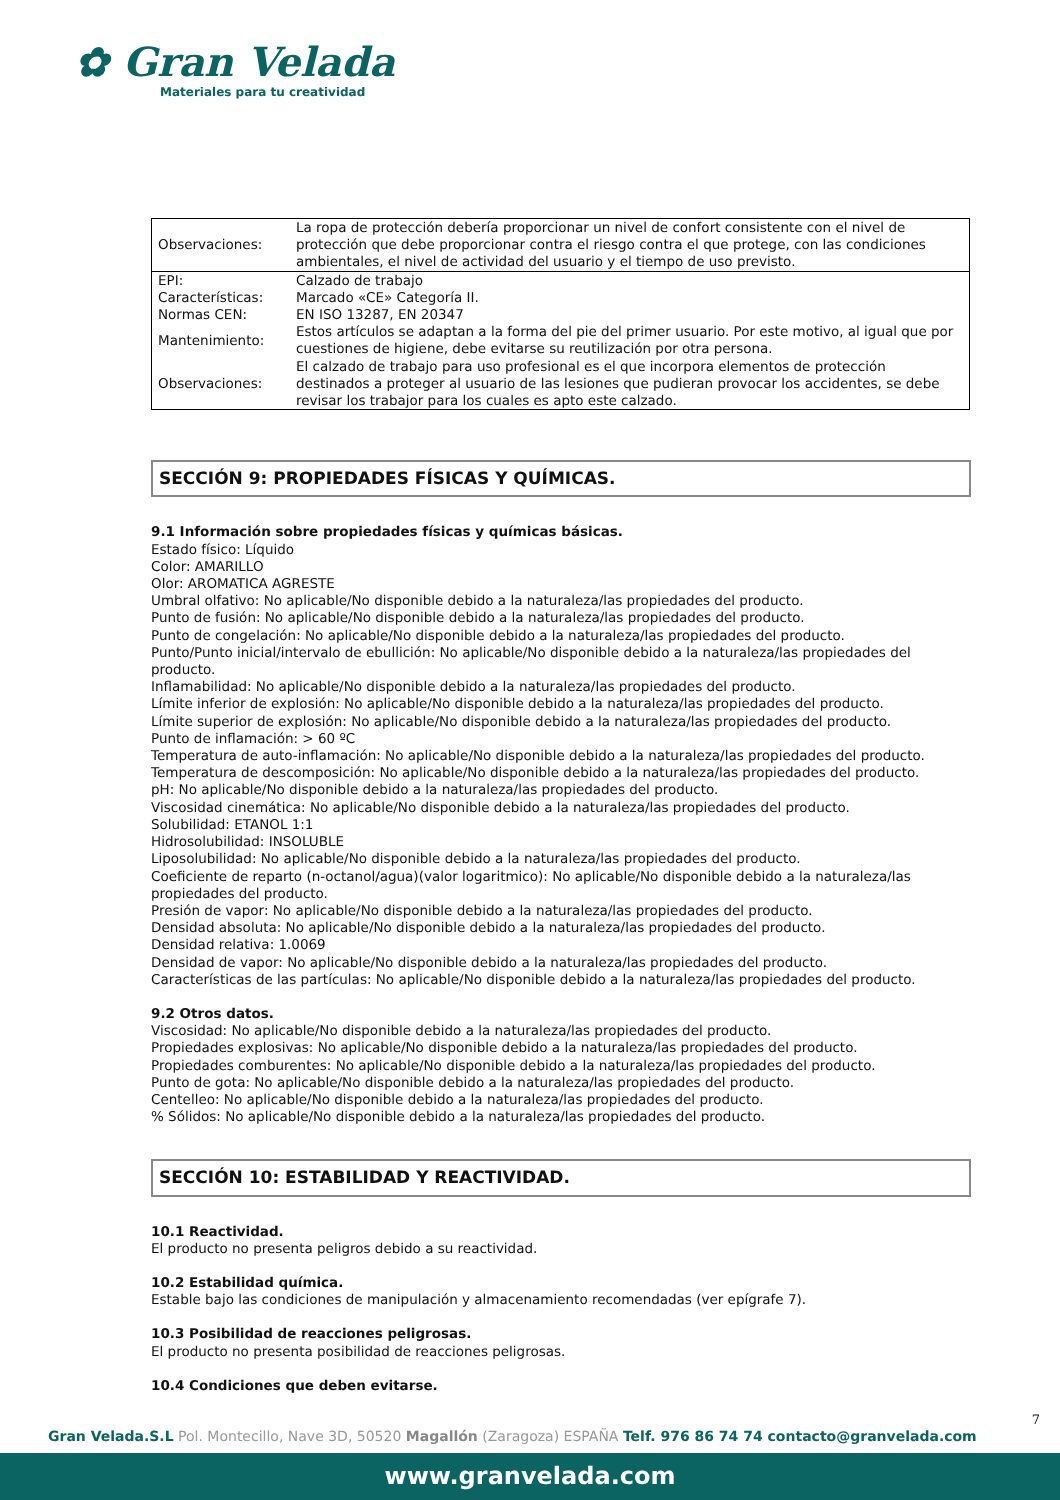✿ Gran Velada
Materiales para tu creatividad
| Observaciones: | La ropa de protección debería proporcionar un nivel de confort consistente con el nivel de protección que debe proporcionar contra el riesgo contra el que protege, con las condiciones ambientales, el nivel de actividad del usuario y el tiempo de uso previsto. |
| EPI: | Calzado de trabajo |
| Características: | Marcado «CE» Categoría II. |
| Normas CEN: | EN ISO 13287, EN 20347 |
| Mantenimiento: | Estos artículos se adaptan a la forma del pie del primer usuario. Por este motivo, al igual que por cuestiones de higiene, debe evitarse su reutilización por otra persona. |
| Observaciones: | El calzado de trabajo para uso profesional es el que incorpora elementos de protección destinados a proteger al usuario de las lesiones que pudieran provocar los accidentes, se debe revisar los trabajor para los cuales es apto este calzado. |
SECCIÓN 9: PROPIEDADES FÍSICAS Y QUÍMICAS.
9.1 Información sobre propiedades físicas y químicas básicas.
Estado físico: Líquido
Color: AMARILLO
Olor: AROMATICA AGRESTE
Umbral olfativo: No aplicable/No disponible debido a la naturaleza/las propiedades del producto.
Punto de fusión: No aplicable/No disponible debido a la naturaleza/las propiedades del producto.
Punto de congelación: No aplicable/No disponible debido a la naturaleza/las propiedades del producto.
Punto/Punto inicial/intervalo de ebullición: No aplicable/No disponible debido a la naturaleza/las propiedades del producto.
Inflamabilidad: No aplicable/No disponible debido a la naturaleza/las propiedades del producto.
Límite inferior de explosión: No aplicable/No disponible debido a la naturaleza/las propiedades del producto.
Límite superior de explosión: No aplicable/No disponible debido a la naturaleza/las propiedades del producto.
Punto de inflamación: > 60 ºC
Temperatura de auto-inflamación: No aplicable/No disponible debido a la naturaleza/las propiedades del producto.
Temperatura de descomposición: No aplicable/No disponible debido a la naturaleza/las propiedades del producto.
pH: No aplicable/No disponible debido a la naturaleza/las propiedades del producto.
Viscosidad cinemática: No aplicable/No disponible debido a la naturaleza/las propiedades del producto.
Solubilidad: ETANOL 1:1
Hidrosolubilidad: INSOLUBLE
Liposolubilidad: No aplicable/No disponible debido a la naturaleza/las propiedades del producto.
Coeficiente de reparto (n-octanol/agua)(valor logaritmico): No aplicable/No disponible debido a la naturaleza/las propiedades del producto.
Presión de vapor: No aplicable/No disponible debido a la naturaleza/las propiedades del producto.
Densidad absoluta: No aplicable/No disponible debido a la naturaleza/las propiedades del producto.
Densidad relativa: 1.0069
Densidad de vapor: No aplicable/No disponible debido a la naturaleza/las propiedades del producto.
Características de las partículas: No aplicable/No disponible debido a la naturaleza/las propiedades del producto.
9.2 Otros datos.
Viscosidad: No aplicable/No disponible debido a la naturaleza/las propiedades del producto.
Propiedades explosivas: No aplicable/No disponible debido a la naturaleza/las propiedades del producto.
Propiedades comburentes: No aplicable/No disponible debido a la naturaleza/las propiedades del producto.
Punto de gota: No aplicable/No disponible debido a la naturaleza/las propiedades del producto.
Centelleo: No aplicable/No disponible debido a la naturaleza/las propiedades del producto.
% Sólidos: No aplicable/No disponible debido a la naturaleza/las propiedades del producto.
SECCIÓN 10: ESTABILIDAD Y REACTIVIDAD.
10.1 Reactividad.
El producto no presenta peligros debido a su reactividad.
10.2 Estabilidad química.
Estable bajo las condiciones de manipulación y almacenamiento recomendadas (ver epígrafe 7).
10.3 Posibilidad de reacciones peligrosas.
El producto no presenta posibilidad de reacciones peligrosas.
10.4 Condiciones que deben evitarse.
7
Gran Velada.S.L Pol. Montecillo, Nave 3D, 50520 Magallón (Zaragoza) ESPAÑA Telf. 976 86 74 74 contacto@granvelada.com
www.granvelada.com